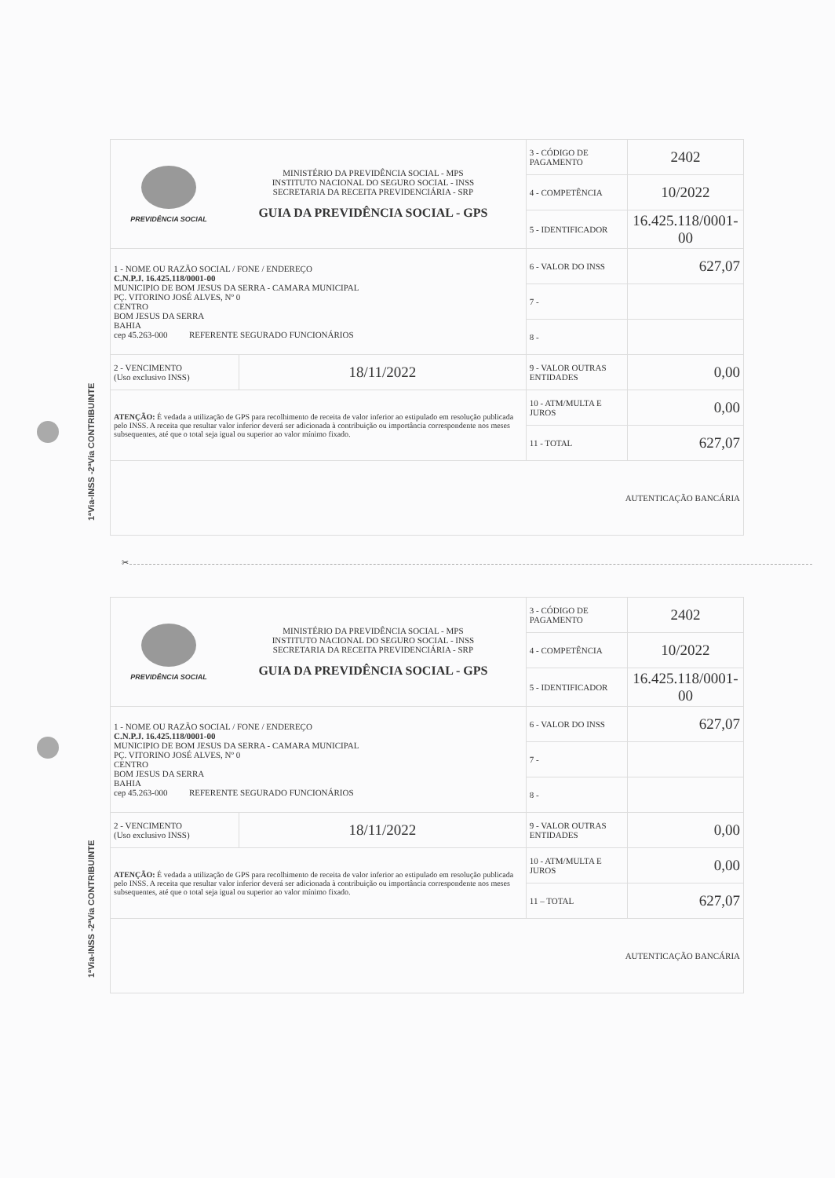1ªVia-INSS -2ªVia CONTRIBUINTE
| PREVIDÊNCIA SOCIAL MINISTÉRIO DA PREVIDÊNCIA SOCIAL - MPS INSTITUTO NACIONAL DO SEGURO SOCIAL - INSS SECRETARIA DA RECEITA PREVIDENCIÁRIA - SRP GUIA DA PREVIDÊNCIA SOCIAL - GPS | | 3 - CÓDIGO DE PAGAMENTO | 2402 |
| | | 4 - COMPETÊNCIA | 10/2022 |
| | | 5 - IDENTIFICADOR | 16.425.118/0001-00 |
| 1 - NOME OU RAZÃO SOCIAL / FONE / ENDEREÇO C.N.P.J. 16.425.118/0001-00 MUNICIPIO DE BOM JESUS DA SERRA - CAMARA MUNICIPAL PÇ. VITORINO JOSÉ ALVES, Nº 0 CENTRO BOM JESUS DA SERRA BAHIA cep 45.263-000 REFERENTE SEGURADO FUNCIONÁRIOS | | 6 - VALOR DO INSS | 627,07 |
| | | 7 - | |
| | | 8 - | |
| 2 - VENCIMENTO (Uso exclusivo INSS) | 18/11/2022 | 9 - VALOR OUTRAS ENTIDADES | 0,00 |
| ATENÇÃO: É vedada a utilização de GPS para recolhimento de receita de valor inferior ao estipulado em resolução publicada pelo INSS. A receita que resultar valor inferior deverá ser adicionada à contribuição ou importância correspondente nos meses subsequentes, até que o total seja igual ou superior ao valor mínimo fixado. | | 10 - ATM/MULTA E JUROS | 0,00 |
| | | 11 - TOTAL | 627,07 |
| AUTENTICAÇÃO BANCÁRIA | | | |
✂
1ªVia-INSS -2ªVia CONTRIBUINTE
| PREVIDÊNCIA SOCIAL MINISTÉRIO DA PREVIDÊNCIA SOCIAL - MPS INSTITUTO NACIONAL DO SEGURO SOCIAL - INSS SECRETARIA DA RECEITA PREVIDENCIÁRIA - SRP GUIA DA PREVIDÊNCIA SOCIAL - GPS | | 3 - CÓDIGO DE PAGAMENTO | 2402 |
| | | 4 - COMPETÊNCIA | 10/2022 |
| | | 5 - IDENTIFICADOR | 16.425.118/0001-00 |
| 1 - NOME OU RAZÃO SOCIAL / FONE / ENDEREÇO C.N.P.J. 16.425.118/0001-00 MUNICIPIO DE BOM JESUS DA SERRA - CAMARA MUNICIPAL PÇ. VITORINO JOSÉ ALVES, Nº 0 CENTRO BOM JESUS DA SERRA BAHIA cep 45.263-000 REFERENTE SEGURADO FUNCIONÁRIOS | | 6 - VALOR DO INSS | 627,07 |
| | | 7 - | |
| | | 8 - | |
| 2 - VENCIMENTO (Uso exclusivo INSS) | 18/11/2022 | 9 - VALOR OUTRAS ENTIDADES | 0,00 |
| ATENÇÃO: É vedada a utilização de GPS para recolhimento de receita de valor inferior ao estipulado em resolução publicada pelo INSS. A receita que resultar valor inferior deverá ser adicionada à contribuição ou importância correspondente nos meses subsequentes, até que o total seja igual ou superior ao valor mínimo fixado. | | 10 - ATM/MULTA E JUROS | 0,00 |
| | | 11 – TOTAL | 627,07 |
| AUTENTICAÇÃO BANCÁRIA | | | |